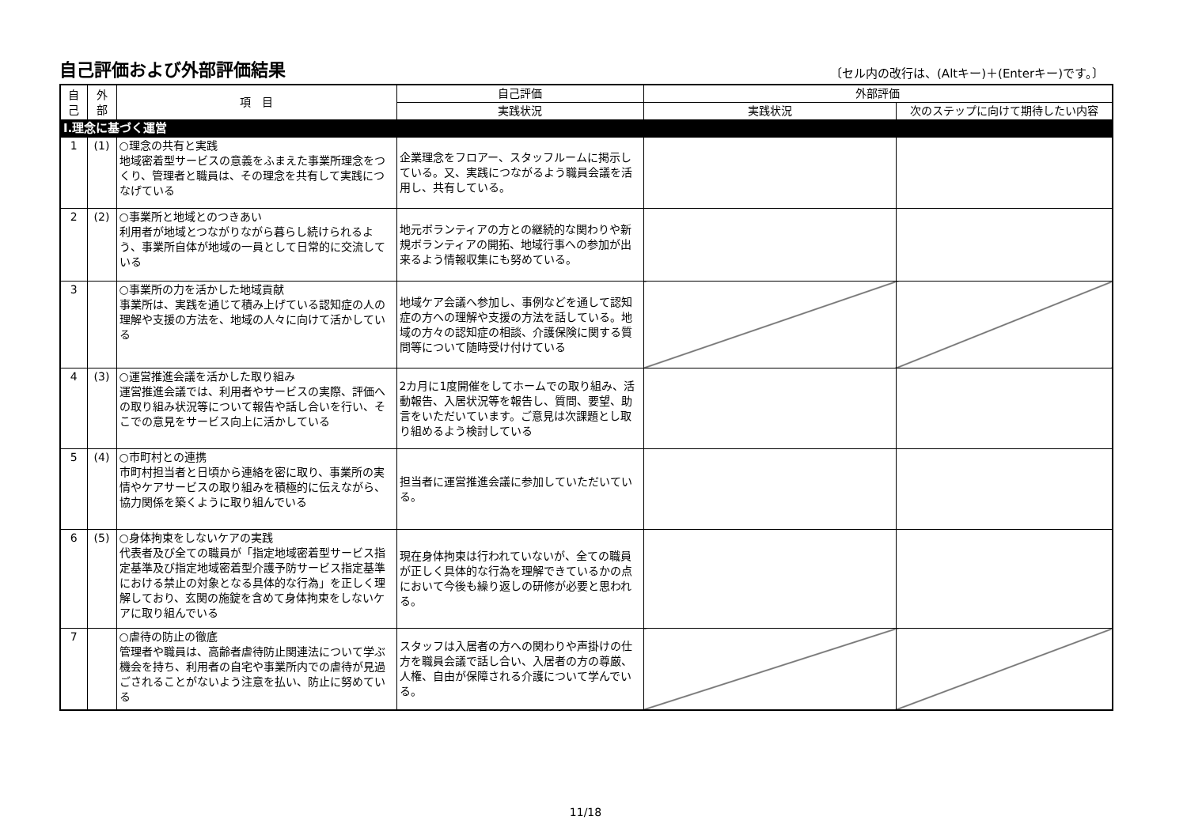自己評価および外部評価結果
〔セル内の改行は、(Altキー)＋(Enterキー)です。〕
| 自 己 | 外 部 | 項 目 | 自己評価 | 外部評価 | |
| --- | --- | --- | --- | --- | --- |
| | | | 実践状況 | 実践状況 | 次のステップに向けて期待したい内容 |
| Ⅰ.理念に基づく運営 | | | | | |
| 1 | (1) | ○理念の共有と実践 地域密着型サービスの意義をふまえた事業所理念をつくり、管理者と職員は、その理念を共有して実践につなげている | 企業理念をフロアー、スタッフルームに掲示している。又、実践につながるよう職員会議を活用し、共有している。 | | |
| 2 | (2) | ○事業所と地域とのつきあい 利用者が地域とつながりながら暮らし続けられるよう、事業所自体が地域の一員として日常的に交流している | 地元ボランティアの方との継続的な関わりや新規ボランティアの開拓、地域行事への参加が出来るよう情報収集にも努めている。 | | |
| 3 | | ○事業所の力を活かした地域貢献 事業所は、実践を通じて積み上げている認知症の人の理解や支援の方法を、地域の人々に向けて活かしている | 地域ケア会議へ参加し、事例などを通して認知症の方への理解や支援の方法を話している。地域の方々の認知症の相談、介護保険に関する質問等について随時受け付けている | | |
| 4 | (3) | ○運営推進会議を活かした取り組み 運営推進会議では、利用者やサービスの実際、評価への取り組み状況等について報告や話し合いを行い、そこでの意見をサービス向上に活かしている | 2カ月に1度開催をしてホームでの取り組み、活動報告、入居状況等を報告し、質問、要望、助言をいただいています。ご意見は次課題とし取り組めるよう検討している | | |
| 5 | (4) | ○市町村との連携 市町村担当者と日頃から連絡を密に取り、事業所の実情やケアサービスの取り組みを積極的に伝えながら、協力関係を築くように取り組んでいる | 担当者に運営推進会議に参加していただいている。 | | |
| 6 | (5) | ○身体拘束をしないケアの実践 代表者及び全ての職員が「指定地域密着型サービス指定基準及び指定地域密着型介護予防サービス指定基準における禁止の対象となる具体的な行為」を正しく理解しており、玄関の施錠を含めて身体拘束をしないケアに取り組んでいる | 現在身体拘束は行われていないが、全ての職員が正しく具体的な行為を理解できているかの点において今後も繰り返しの研修が必要と思われる。 | | |
| 7 | | ○虐待の防止の徹底 管理者や職員は、高齢者虐待防止関連法について学ぶ機会を持ち、利用者の自宅や事業所内での虐待が見過ごされることがないよう注意を払い、防止に努めている | スタッフは入居者の方への関わりや声掛けの仕方を職員会議で話し合い、入居者の方の尊厳、人権、自由が保障される介護について学んでいる。 | | |
11/18